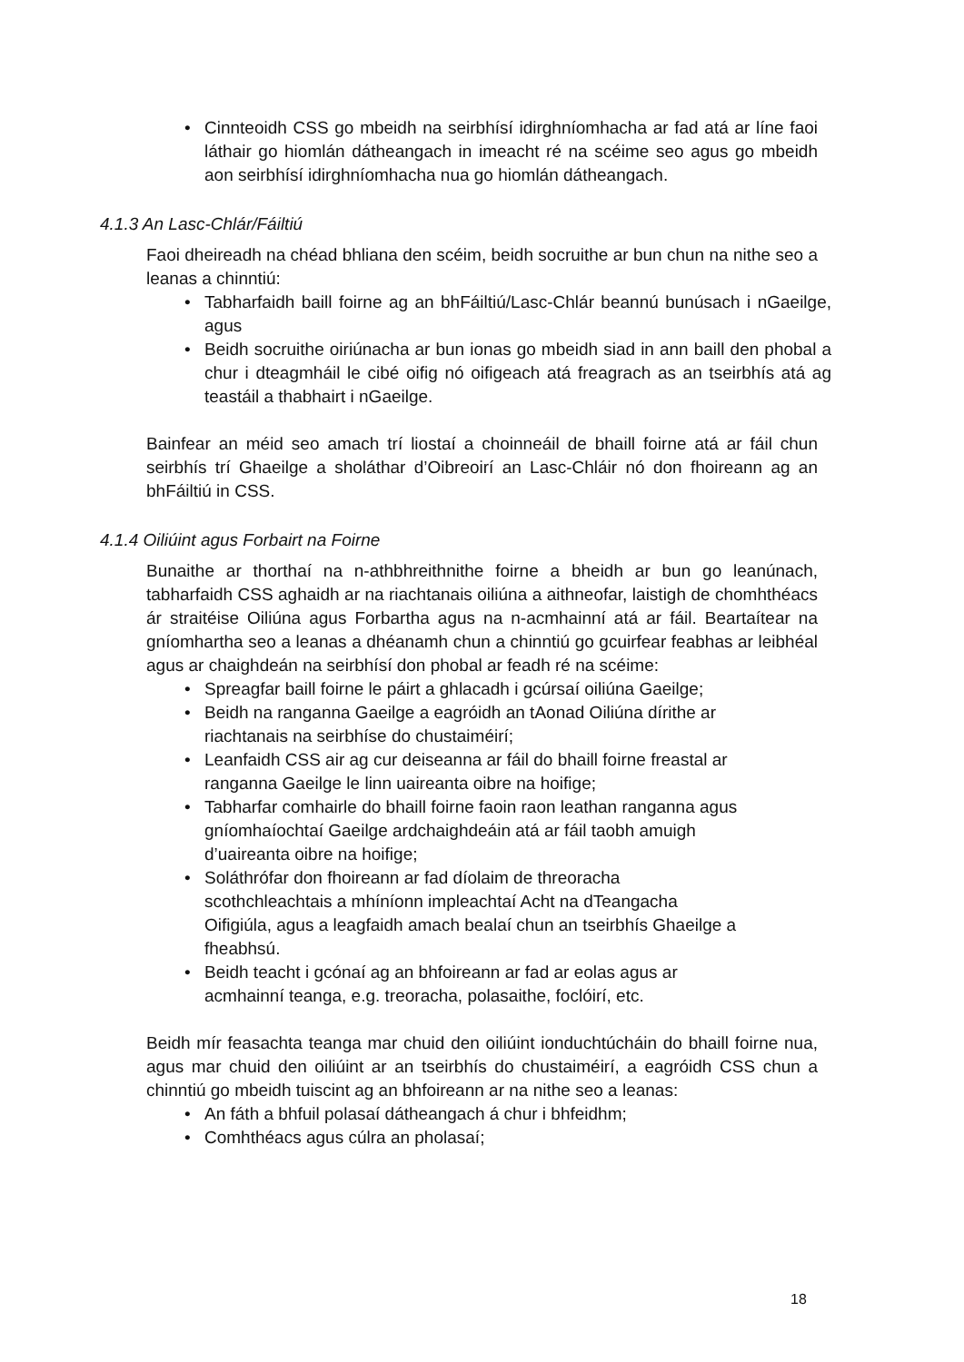• Cinnteoidh CSS go mbeidh na seirbhísí idirghníomhacha ar fad atá ar líne faoi láthair go hiomlán dátheangach in imeacht ré na scéime seo agus go mbeidh aon seirbhísí idirghníomhacha nua go hiomlán dátheangach.
4.1.3 An Lasc-Chlár/Fáiltiú
Faoi dheireadh na chéad bhliana den scéim, beidh socruithe ar bun chun na nithe seo a leanas a chinntiú:
• Tabharfaidh baill foirne ag an bhFáiltiú/Lasc-Chlár beannú bunúsach i nGaeilge, agus
• Beidh socruithe oiriúnacha ar bun ionas go mbeidh siad in ann baill den phobal a chur i dteagmháil le cibé oifig nó oifigeach atá freagrach as an tseirbhís atá ag teastáil a thabhairt i nGaeilge.
Bainfear an méid seo amach trí liostaí a choinneáil de bhaill foirne atá ar fáil chun seirbhís trí Ghaeilge a sholáthar d’Oibreoirí an Lasc-Chláir nó don fhoireann ag an bhFáiltiú in CSS.
4.1.4 Oiliúint agus Forbairt na Foirne
Bunaithe ar thorthaí na n-athbhreithnithe foirne a bheidh ar bun go leanúnach, tabharfaidh CSS aghaidh ar na riachtanais oiliúna a aithneofar, laistigh de chomhthéacs ár straitéise Oiliúna agus Forbartha agus na n-acmhainní atá ar fáil. Beartaítear na gníomhartha seo a leanas a dhéanamh chun a chinntiú go gcuirfear feabhas ar leibhéal agus ar chaighdeán na seirbhísí don phobal ar feadh ré na scéime:
• Spreagfar baill foirne le páirt a ghlacadh i gcúrsaí oiliúna Gaeilge;
• Beidh na ranganna Gaeilge a eagróidh an tAonad Oiliúna dírithe ar
riachtanais na seirbhíse do chustaiméirí;
• Leanfaidh CSS air ag cur deiseanna ar fáil do bhaill foirne freastal ar
ranganna Gaeilge le linn uaireanta oibre na hoifige;
• Tabharfar comhairle do bhaill foirne faoin raon leathan ranganna agus
gníomhaíochtaí Gaeilge ardchaighdeáin atá ar fáil taobh amuigh
d’uaireanta oibre na hoifige;
• Soláthrófar don fhoireann ar fad díolaim de threoracha
scothchleachtais a mhíníonn impleachtaí Acht na dTeangacha
Oifigiúla, agus a leagfaidh amach bealaí chun an tseirbhís Ghaeilge a
fheabhsú.
• Beidh teacht i gcónaí ag an bhfoireann ar fad ar eolas agus ar
acmhainní teanga, e.g. treoracha, polasaithe, foclóirí, etc.
Beidh mír feasachta teanga mar chuid den oiliúint ionduchtúcháin do bhaill foirne nua, agus mar chuid den oiliúint ar an tseirbhís do chustaiméirí, a eagróidh CSS chun a chinntiú go mbeidh tuiscint ag an bhfoireann ar na nithe seo a leanas:
• An fáth a bhfuil polasaí dátheangach á chur i bhfeidhm;
• Comhthéacs agus cúlra an pholasaí;
18